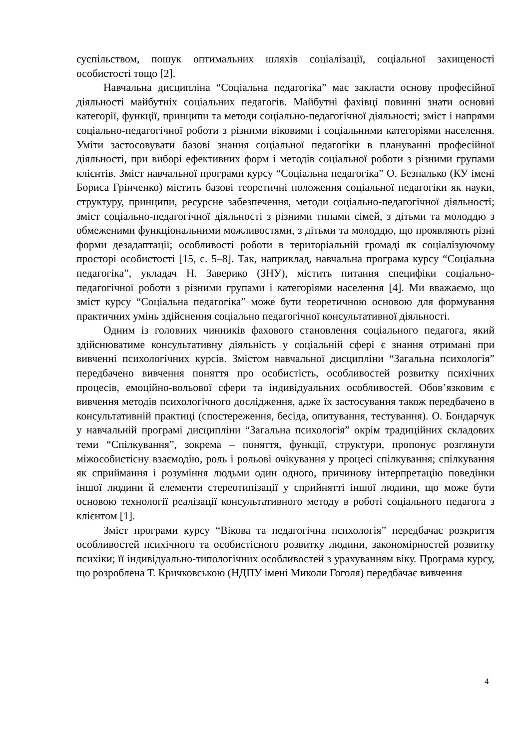суспільством, пошук оптимальних шляхів соціалізації, соціальної захищеності особистості тощо [2].
Навчальна дисципліна “Соціальна педагогіка” має закласти основу професійної діяльності майбутніх соціальних педагогів. Майбутні фахівці повинні знати основні категорії, функції, принципи та методи соціально-педагогічної діяльності; зміст і напрями соціально-педагогічної роботи з різними віковими і соціальними категоріями населення. Уміти застосовувати базові знання соціальної педагогіки в плануванні професійної діяльності, при виборі ефективних форм і методів соціальної роботи з різними групами клієнтів. Зміст навчальної програми курсу “Соціальна педагогіка” О. Безпалько (КУ імені Бориса Грінченко) містить базові теоретичні положення соціальної педагогіки як науки, структуру, принципи, ресурсне забезпечення, методи соціально-педагогічної діяльності; зміст соціально-педагогічної діяльності з різними типами сімей, з дітьми та молоддю з обмеженими функціональними можливостями, з дітьми та молоддю, що проявляють різні форми дезадаптації; особливості роботи в територіальній громаді як соціалізуючому просторі особистості [15, с. 5–8]. Так, наприклад, навчальна програма курсу “Соціальна педагогіка”, укладач Н. Заверико (ЗНУ), містить питання специфіки соціально-педагогічної роботи з різними групами і категоріями населення [4]. Ми вважаємо, що зміст курсу “Соціальна педагогіка” може бути теоретичною основою для формування практичних умінь здійснення соціально педагогічної консультативної діяльності.
Одним із головних чинників фахового становлення соціального педагога, який здійснюватиме консультативну діяльність у соціальній сфері є знання отримані при вивченні психологічних курсів. Змістом навчальної дисципліни “Загальна психологія” передбачено вивчення поняття про особистість, особливостей розвитку психічних процесів, емоційно-вольової сфери та індивідуальних особливостей. Обов’язковим є вивчення методів психологічного дослідження, адже їх застосування також передбачено в консультативній практиці (спостереження, бесіда, опитування, тестування). О. Бондарчук у навчальній програмі дисципліни “Загальна психологія” окрім традиційних складових теми “Спілкування”, зокрема – поняття, функції, структури, пропонує розглянути міжособистісну взаємодію, роль і рольові очікування у процесі спілкування; спілкування як сприймання і розуміння людьми один одного, причинову інтерпретацію поведінки іншої людини й елементи стереотипізації у сприйнятті іншої людини, що може бути основою технології реалізації консультативного методу в роботі соціального педагога з клієнтом [1].
Зміст програми курсу “Вікова та педагогічна психологія” передбачає розкриття особливостей психічного та особистісного розвитку людини, закономірностей розвитку психіки; її індивідуально-типологічних особливостей з урахуванням віку. Програма курсу, що розроблена Т. Кричковською (НДПУ імені Миколи Гоголя) передбачає вивчення
4